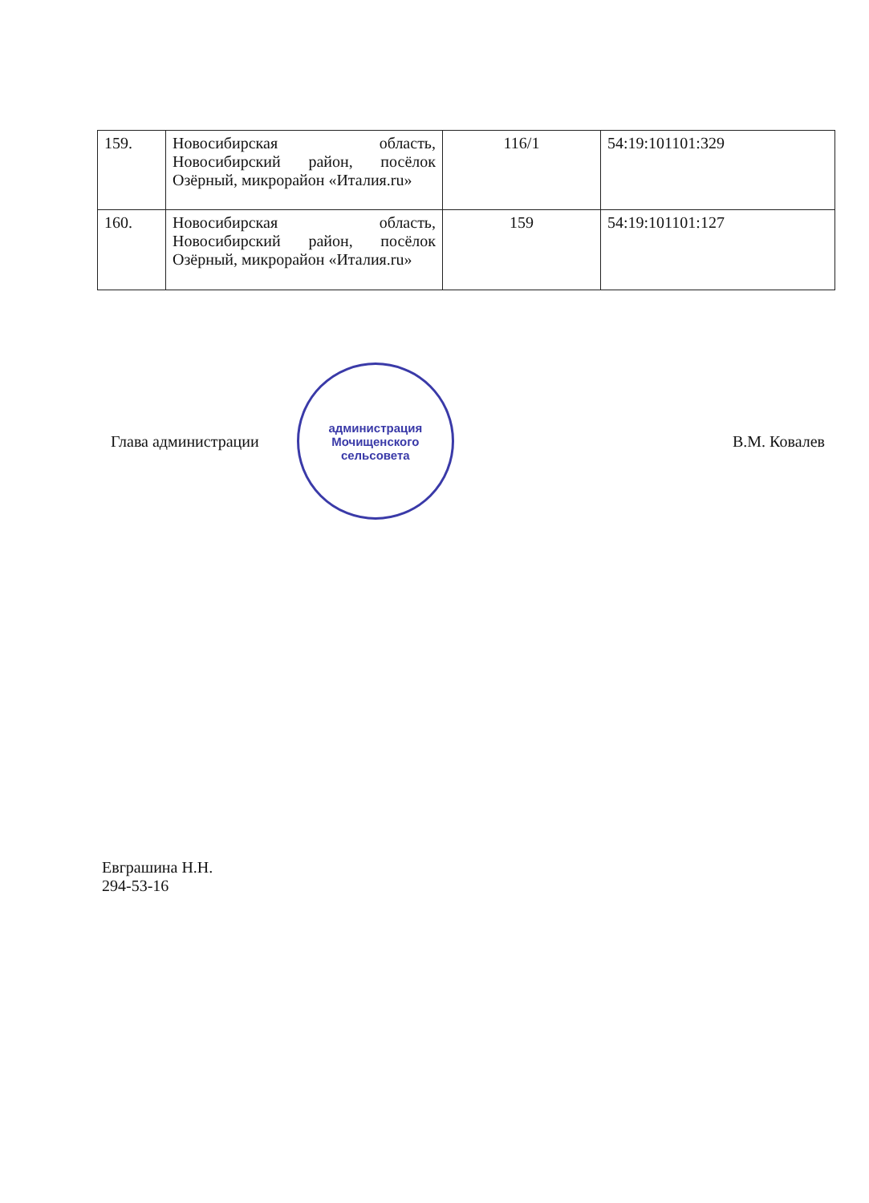| 159. | Новосибирская область, Новосибирский район, посёлок Озёрный, микрорайон «Италия.ru» | 116/1 | 54:19:101101:329 |
| 160. | Новосибирская область, Новосибирский район, посёлок Озёрный, микрорайон «Италия.ru» | 159 | 54:19:101101:127 |
Глава администрации
администрация
Мочищенского
сельсовета
В.М. Ковалев
Евграшина Н.Н.
294-53-16